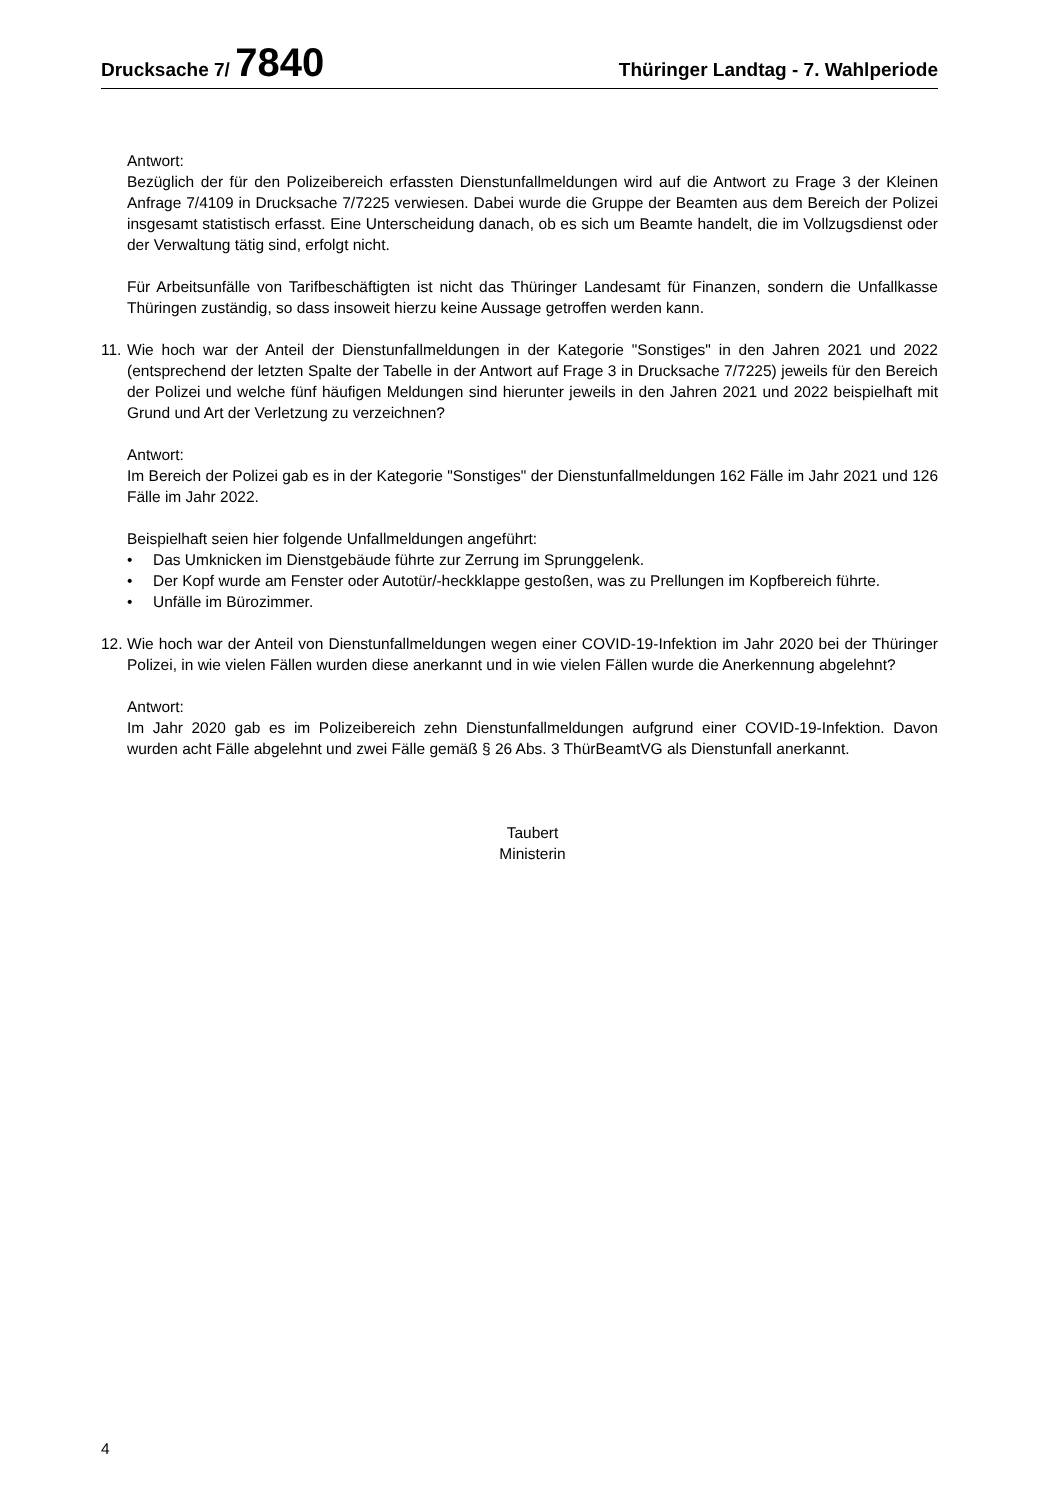Drucksache 7/ 7840
Thüringer Landtag - 7. Wahlperiode
Antwort:
Bezüglich der für den Polizeibereich erfassten Dienstunfallmeldungen wird auf die Antwort zu Frage 3 der Kleinen Anfrage 7/4109 in Drucksache 7/7225 verwiesen. Dabei wurde die Gruppe der Beamten aus dem Bereich der Polizei insgesamt statistisch erfasst. Eine Unterscheidung danach, ob es sich um Beamte handelt, die im Vollzugsdienst oder der Verwaltung tätig sind, erfolgt nicht.
Für Arbeitsunfälle von Tarifbeschäftigten ist nicht das Thüringer Landesamt für Finanzen, sondern die Unfallkasse Thüringen zuständig, so dass insoweit hierzu keine Aussage getroffen werden kann.
11. Wie hoch war der Anteil der Dienstunfallmeldungen in der Kategorie "Sonstiges" in den Jahren 2021 und 2022 (entsprechend der letzten Spalte der Tabelle in der Antwort auf Frage 3 in Drucksache 7/7225) jeweils für den Bereich der Polizei und welche fünf häufigen Meldungen sind hierunter jeweils in den Jahren 2021 und 2022 beispielhaft mit Grund und Art der Verletzung zu verzeichnen?
Antwort:
Im Bereich der Polizei gab es in der Kategorie "Sonstiges" der Dienstunfallmeldungen 162 Fälle im Jahr 2021 und 126 Fälle im Jahr 2022.
Beispielhaft seien hier folgende Unfallmeldungen angeführt:
• Das Umknicken im Dienstgebäude führte zur Zerrung im Sprunggelenk.
• Der Kopf wurde am Fenster oder Autotür/-heckklappe gestoßen, was zu Prellungen im Kopfbereich führte.
• Unfälle im Bürozimmer.
12. Wie hoch war der Anteil von Dienstunfallmeldungen wegen einer COVID-19-Infektion im Jahr 2020 bei der Thüringer Polizei, in wie vielen Fällen wurden diese anerkannt und in wie vielen Fällen wurde die Anerkennung abgelehnt?
Antwort:
Im Jahr 2020 gab es im Polizeibereich zehn Dienstunfallmeldungen aufgrund einer COVID-19-Infektion. Davon wurden acht Fälle abgelehnt und zwei Fälle gemäß § 26 Abs. 3 ThürBeamtVG als Dienstunfall anerkannt.
Taubert
Ministerin
4